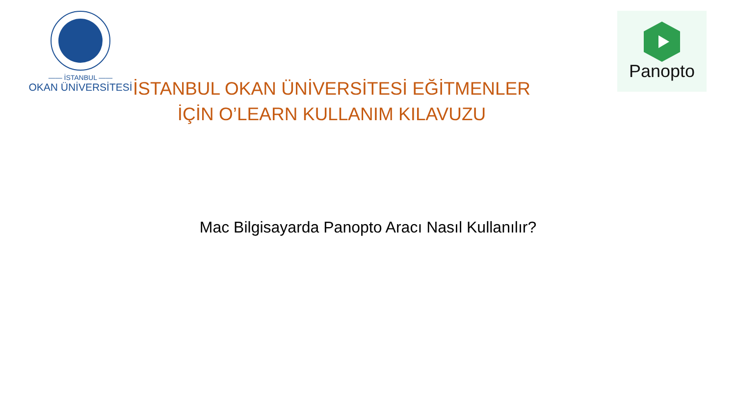—— İSTANBUL ——
OKAN ÜNİVERSİTESİ
İSTANBUL OKAN ÜNİVERSİTESİ EĞİTMENLER
İÇİN O’LEARN KULLANIM KILAVUZU
Panopto
Mac Bilgisayarda Panopto Aracı Nasıl Kullanılır?